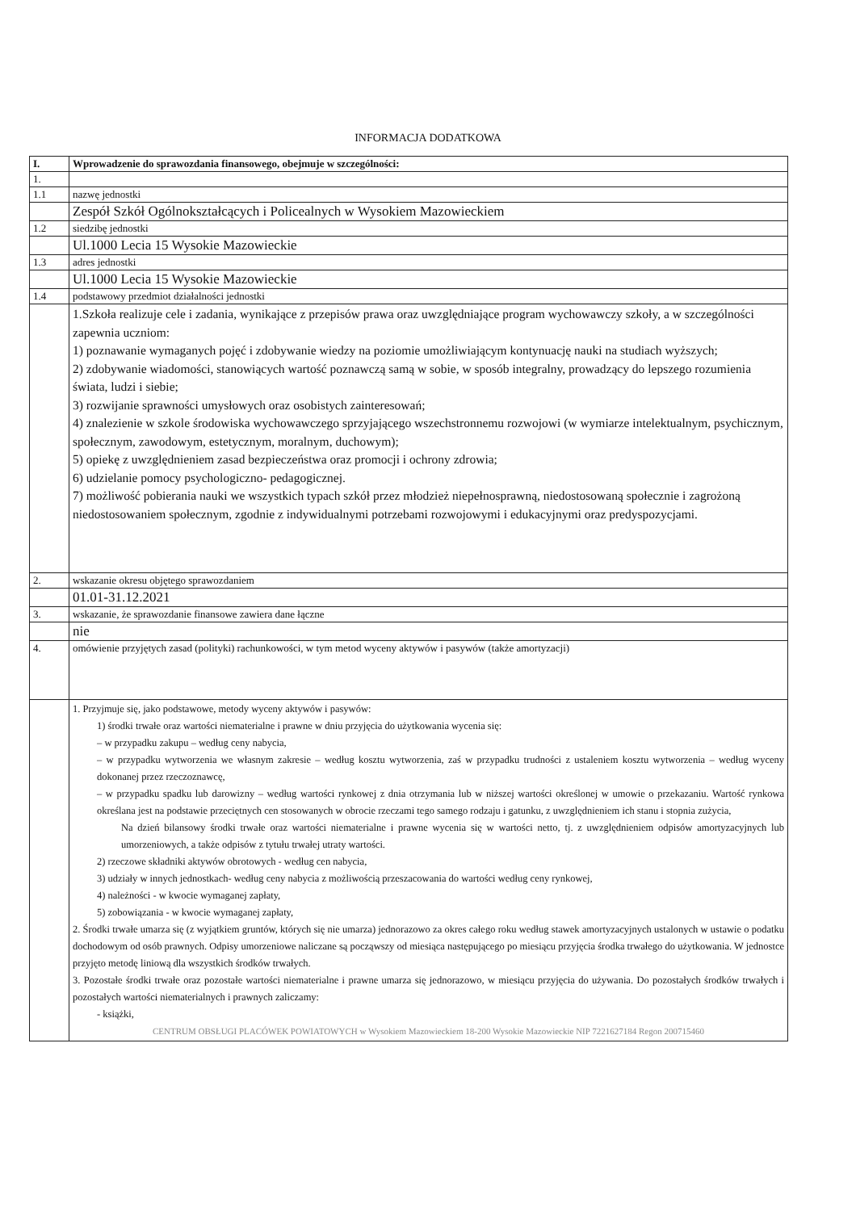INFORMACJA DODATKOWA
| I. | Wprowadzenie do sprawozdania finansowego, obejmuje w szczególności: |
| --- | --- |
| 1. | |
| 1.1 | nazwę jednostki |
| | Zespół Szkół Ogólnokształcących i Policealnych w Wysokiem Mazowieckiem |
| 1.2 | siedzibę jednostki |
| | Ul.1000 Lecia 15 Wysokie Mazowieckie |
| 1.3 | adres jednostki |
| | Ul.1000 Lecia 15 Wysokie Mazowieckie |
| 1.4 | podstawowy przedmiot działalności jednostki |
| | 1.Szkoła realizuje cele i zadania, wynikające z przepisów prawa oraz uwzględniające program wychowawczy szkoły, a w szczególności zapewnia uczniom: 1) poznawanie wymaganych pojęć i zdobywanie wiedzy na poziomie umożliwiającym kontynuację nauki na studiach wyższych; 2) zdobywanie wiadomości, stanowiących wartość poznawczą samą w sobie, w sposób integralny, prowadzący do lepszego rozumienia świata, ludzi i siebie; 3) rozwijanie sprawności umysłowych oraz osobistych zainteresowań; 4) znalezienie w szkole środowiska wychowawczego sprzyjającego wszechstronnemu rozwojowi (w wymiarze intelektualnym, psychicznym, społecznym, zawodowym, estetycznym, moralnym, duchowym); 5) opiekę z uwzględnieniem zasad bezpieczeństwa oraz promocji i ochrony zdrowia; 6) udzielanie pomocy psychologiczno- pedagogicznej. 7) możliwość pobierania nauki we wszystkich typach szkół przez młodzież niepełnosprawną, niedostosowaną społecznie i zagrożoną niedostosowaniem społecznym, zgodnie z indywidualnymi potrzebami rozwojowymi i edukacyjnymi oraz predyspozycjami. |
| 2. | wskazanie okresu objętego sprawozdaniem |
| | 01.01-31.12.2021 |
| 3. | wskazanie, że sprawozdanie finansowe zawiera dane łączne |
| | nie |
| 4. | omówienie przyjętych zasad (polityki) rachunkowości, w tym metod wyceny aktywów i pasywów (także amortyzacji) |
| | 1. Przyjmuje się, jako podstawowe, metody wyceny aktywów i pasywów: 1) środki trwałe oraz wartości niematerialne i prawne w dniu przyjęcia do użytkowania wycenia się: – w przypadku zakupu – według ceny nabycia, – w przypadku wytworzenia we własnym zakresie – według kosztu wytworzenia, zaś w przypadku trudności z ustaleniem kosztu wytworzenia – według wyceny dokonanej przez rzeczoznawcę, – w przypadku spadku lub darowizny – według wartości rynkowej z dnia otrzymania lub w niższej wartości określonej w umowie o przekazaniu. Wartość rynkowa określana jest na podstawie przeciętnych cen stosowanych w obrocie rzeczami tego samego rodzaju i gatunku, z uwzględnieniem ich stanu i stopnia zużycia, Na dzień bilansowy środki trwałe oraz wartości niematerialne i prawne wycenia się w wartości netto, tj. z uwzględnieniem odpisów amortyzacyjnych lub umorzeniowych, a także odpisów z tytułu trwałej utraty wartości. 2) rzeczowe składniki aktywów obrotowych - według cen nabycia, 3) udziały w innych jednostkach- według ceny nabycia z możliwością przeszacowania do wartości według ceny rynkowej, 4) należności - w kwocie wymaganej zapłaty, 5) zobowiązania - w kwocie wymaganej zapłaty, 2. Środki trwałe umarza się (z wyjątkiem gruntów, których się nie umarza) jednorazowo za okres całego roku według stawek amortyzacyjnych ustalonych w ustawie o podatku dochodowym od osób prawnych. Odpisy umorzeniowe naliczane są począwszy od miesiąca następującego po miesiącu przyjęcia środka trwałego do użytkowania. W jednostce przyjęto metodę liniową dla wszystkich środków trwałych. 3. Pozostałe środki trwałe oraz pozostałe wartości niematerialne i prawne umarza się jednorazowo, w miesiącu przyjęcia do używania. Do pozostałych środków trwałych i pozostałych wartości niematerialnych i prawnych zaliczamy: - książki, CENTRUM OBSŁUGI PLACÓWEK POWIATOWYCH w Wysokiem Mazowieckiem 18-200 Wysokie Mazowieckie NIP 7221627184 Regon 200715460 |